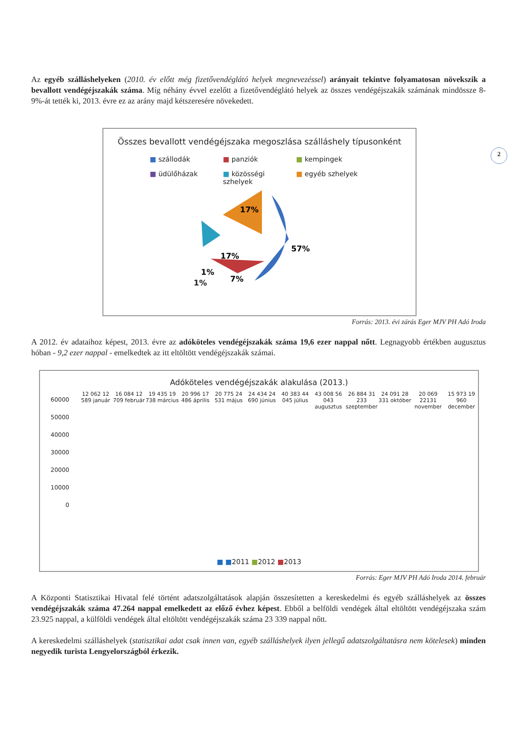2
Az egyéb szálláshelyeken (2010. év előtt még fizetővendéglátó helyek megnevezéssel) arányait tekintve folyamatosan növekszik a bevallott vendégéjszakák száma. Míg néhány évvel ezelőtt a fizetővendéglátó helyek az összes vendégéjszakák számának mindössze 8-9%-át tették ki, 2013. évre ez az arány majd kétszeresére növekedett.
Összes bevallott vendégéjszaka megoszlása szálláshely típusonként
■ szállodák ■ panziók ■ kempingek ■ üdülőházak ■ közösségi szhelyek ■ egyéb szhelyek
57%
17%
17%
1%
7%
1%
Forrás: 2013. évi zárás Eger MJV PH Adó Iroda
A 2012. év adataihoz képest, 2013. évre az adóköteles vendégéjszakák száma 19,6 ezer nappal nőtt. Legnagyobb értékben augusztus hóban - 9,2 ezer nappal - emelkedtek az itt eltöltött vendégéjszakák számai.
Adóköteles vendégéjszakák alakulása (2013.)
60000
50000
40000
30000
20000
10000
0
12 062 12 589 január 16 084 12 709 február 19 435 19 738 március 20 996 17 486 április 20 775 24 531 május 24 434 24 690 június 40 383 44 045 július 43 008 56 043 augusztus 26 884 31 233 szeptember 24 091 28 331 október 20 069 22131 november 15 973 19 960 december
■ ■2011 ■2012 ■2013
Forrás: Eger MJV PH Adó Iroda 2014. február
A Központi Statisztikai Hivatal felé történt adatszolgáltatások alapján összesítetten a kereskedelmi és egyéb szálláshelyek az összes vendégéjszakák száma 47.264 nappal emelkedett az előző évhez képest. Ebből a belföldi vendégek által eltöltött vendégéjszaka szám 23.925 nappal, a külföldi vendégek által eltöltött vendégéjszakák száma 23 339 nappal nőtt.
A kereskedelmi szálláshelyek (statisztikai adat csak innen van, egyéb szálláshelyek ilyen jellegű adatszolgáltatásra nem kötelesek) minden negyedik turista Lengyelországból érkezik.